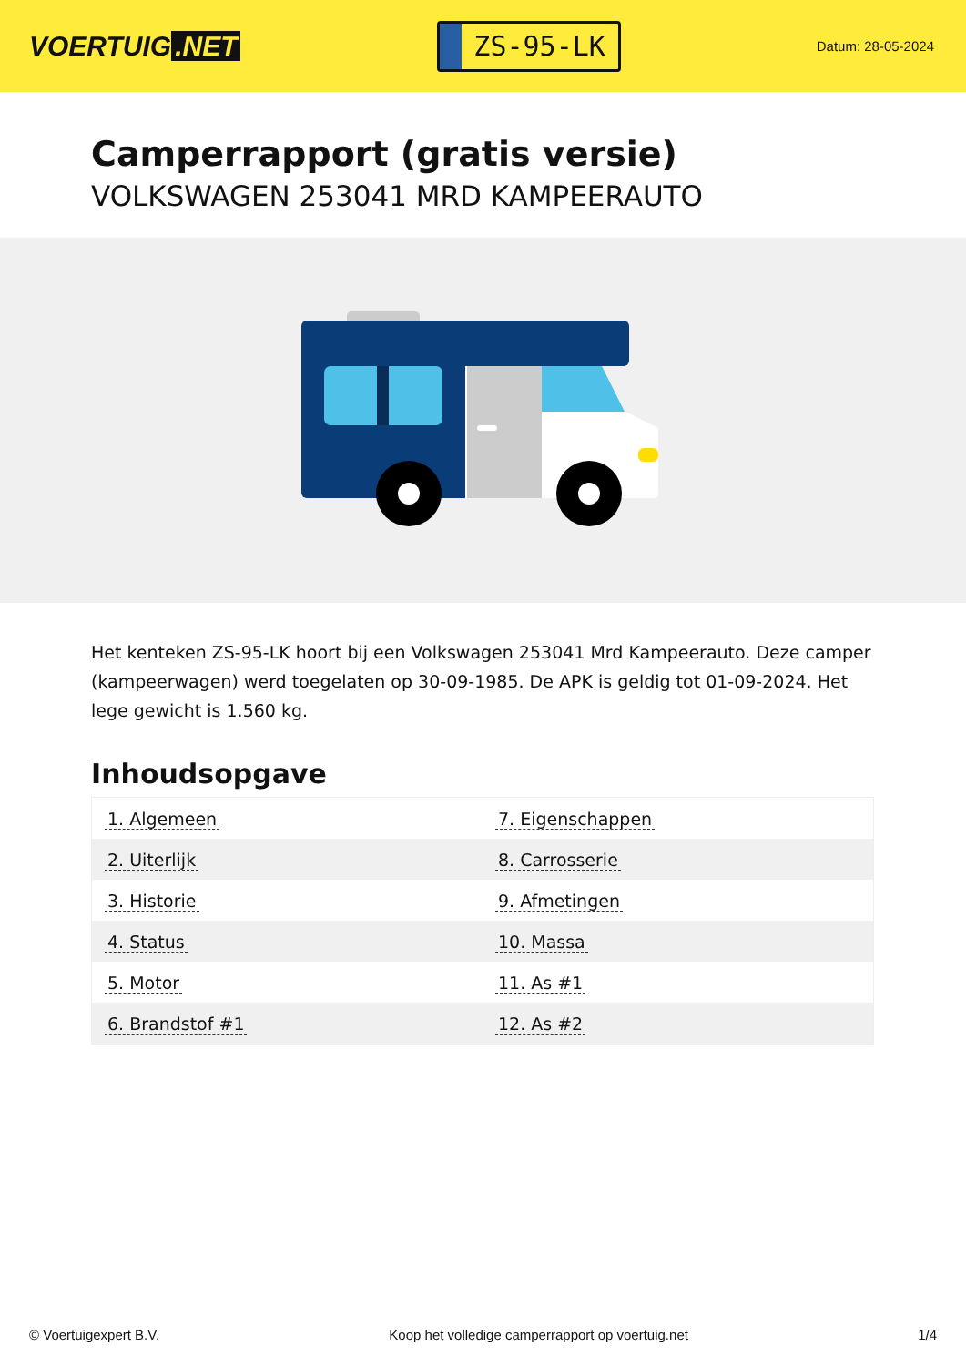VOERTUIG.NET
ZS-95-LK
Datum: 28-05-2024
Camperrapport (gratis versie)
VOLKSWAGEN 253041 MRD KAMPEERAUTO
Het kenteken ZS-95-LK hoort bij een Volkswagen 253041 Mrd Kampeerauto. Deze camper (kampeerwagen) werd toegelaten op 30-09-1985. De APK is geldig tot 01-09-2024. Het lege gewicht is 1.560 kg.
Inhoudsopgave
| 1. Algemeen | 7. Eigenschappen |
| 2. Uiterlijk | 8. Carrosserie |
| 3. Historie | 9. Afmetingen |
| 4. Status | 10. Massa |
| 5. Motor | 11. As #1 |
| 6. Brandstof #1 | 12. As #2 |
© Voertuigexpert B.V. Koop het volledige camperrapport op voertuig.net 1/4